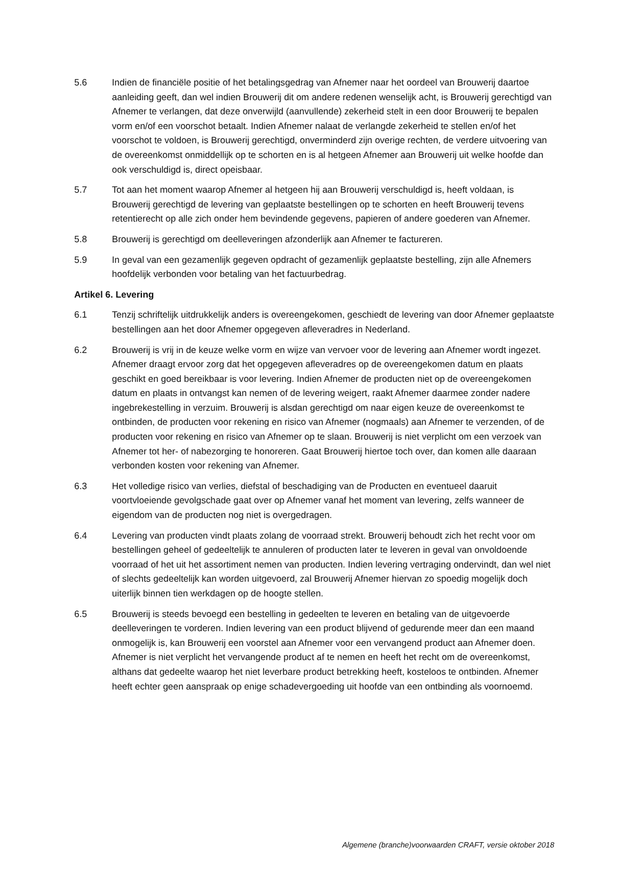5.6 Indien de financiële positie of het betalingsgedrag van Afnemer naar het oordeel van Brouwerij daartoe aanleiding geeft, dan wel indien Brouwerij dit om andere redenen wenselijk acht, is Brouwerij gerechtigd van Afnemer te verlangen, dat deze onverwijld (aanvullende) zekerheid stelt in een door Brouwerij te bepalen vorm en/of een voorschot betaalt. Indien Afnemer nalaat de verlangde zekerheid te stellen en/of het voorschot te voldoen, is Brouwerij gerechtigd, onverminderd zijn overige rechten, de verdere uitvoering van de overeenkomst onmiddellijk op te schorten en is al hetgeen Afnemer aan Brouwerij uit welke hoofde dan ook verschuldigd is, direct opeisbaar.
5.7 Tot aan het moment waarop Afnemer al hetgeen hij aan Brouwerij verschuldigd is, heeft voldaan, is Brouwerij gerechtigd de levering van geplaatste bestellingen op te schorten en heeft Brouwerij tevens retentierecht op alle zich onder hem bevindende gegevens, papieren of andere goederen van Afnemer.
5.8 Brouwerij is gerechtigd om deelleveringen afzonderlijk aan Afnemer te factureren.
5.9 In geval van een gezamenlijk gegeven opdracht of gezamenlijk geplaatste bestelling, zijn alle Afnemers hoofdelijk verbonden voor betaling van het factuurbedrag.
Artikel 6. Levering
6.1 Tenzij schriftelijk uitdrukkelijk anders is overeengekomen, geschiedt de levering van door Afnemer geplaatste bestellingen aan het door Afnemer opgegeven afleveradres in Nederland.
6.2 Brouwerij is vrij in de keuze welke vorm en wijze van vervoer voor de levering aan Afnemer wordt ingezet. Afnemer draagt ervoor zorg dat het opgegeven afleveradres op de overeengekomen datum en plaats geschikt en goed bereikbaar is voor levering. Indien Afnemer de producten niet op de overeengekomen datum en plaats in ontvangst kan nemen of de levering weigert, raakt Afnemer daarmee zonder nadere ingebrekestelling in verzuim. Brouwerij is alsdan gerechtigd om naar eigen keuze de overeenkomst te ontbinden, de producten voor rekening en risico van Afnemer (nogmaals) aan Afnemer te verzenden, of de producten voor rekening en risico van Afnemer op te slaan. Brouwerij is niet verplicht om een verzoek van Afnemer tot her- of nabezorging te honoreren. Gaat Brouwerij hiertoe toch over, dan komen alle daaraan verbonden kosten voor rekening van Afnemer.
6.3 Het volledige risico van verlies, diefstal of beschadiging van de Producten en eventueel daaruit voortvloeiende gevolgschade gaat over op Afnemer vanaf het moment van levering, zelfs wanneer de eigendom van de producten nog niet is overgedragen.
6.4 Levering van producten vindt plaats zolang de voorraad strekt. Brouwerij behoudt zich het recht voor om bestellingen geheel of gedeeltelijk te annuleren of producten later te leveren in geval van onvoldoende voorraad of het uit het assortiment nemen van producten. Indien levering vertraging ondervindt, dan wel niet of slechts gedeeltelijk kan worden uitgevoerd, zal Brouwerij Afnemer hiervan zo spoedig mogelijk doch uiterlijk binnen tien werkdagen op de hoogte stellen.
6.5 Brouwerij is steeds bevoegd een bestelling in gedeelten te leveren en betaling van de uitgevoerde deelleveringen te vorderen. Indien levering van een product blijvend of gedurende meer dan een maand onmogelijk is, kan Brouwerij een voorstel aan Afnemer voor een vervangend product aan Afnemer doen. Afnemer is niet verplicht het vervangende product af te nemen en heeft het recht om de overeenkomst, althans dat gedeelte waarop het niet leverbare product betrekking heeft, kosteloos te ontbinden. Afnemer heeft echter geen aanspraak op enige schadevergoeding uit hoofde van een ontbinding als voornoemd.
Algemene (branche)voorwaarden CRAFT, versie oktober 2018